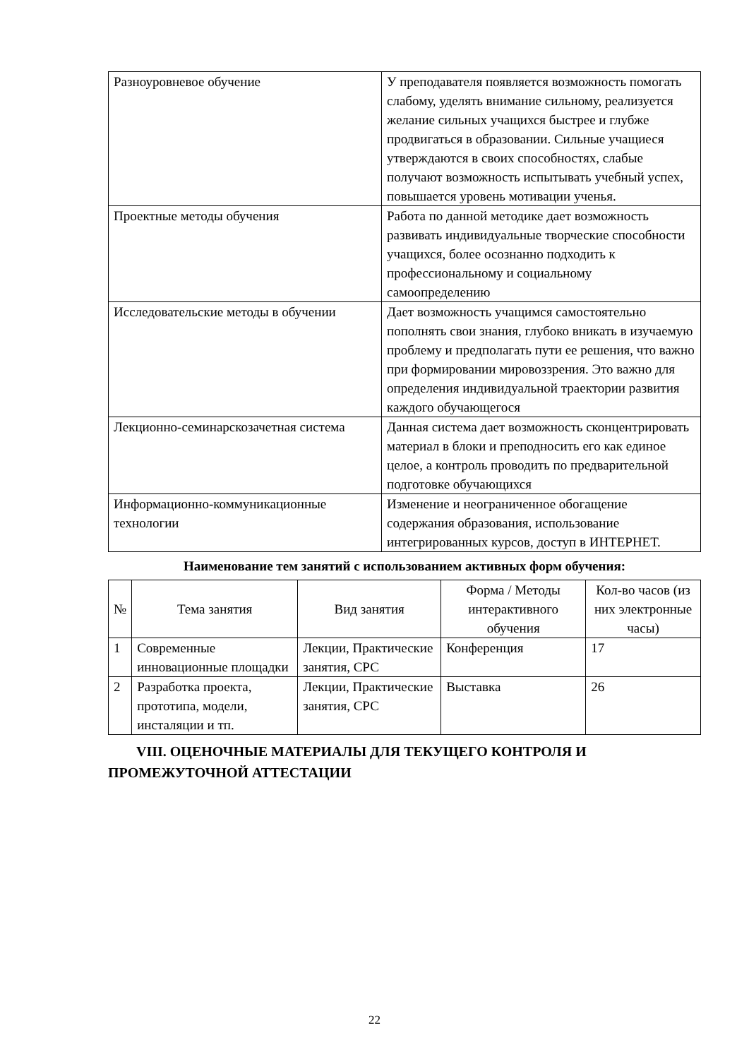| Разноуровневое обучение | У преподавателя появляется возможность помогать слабому, уделять внимание сильному, реализуется желание сильных учащихся быстрее и глубже продвигаться в образовании. Сильные учащиеся утверждаются в своих способностях, слабые получают возможность испытывать учебный успех, повышается уровень мотивации ученья. |
| Проектные методы обучения | Работа по данной методике дает возможность развивать индивидуальные творческие способности учащихся, более осознанно подходить к профессиональному и социальному самоопределению |
| Исследовательские методы в обучении | Дает возможность учащимся самостоятельно пополнять свои знания, глубоко вникать в изучаемую проблему и предполагать пути ее решения, что важно при формировании мировоззрения. Это важно для определения индивидуальной траектории развития каждого обучающегося |
| Лекционно-семинарскозачетная система | Данная система дает возможность сконцентрировать материал в блоки и преподносить его как единое целое, а контроль проводить по предварительной подготовке обучающихся |
| Информационно-коммуникационные технологии | Изменение и неограниченное обогащение содержания образования, использование интегрированных курсов, доступ в ИНТЕРНЕТ. |
Наименование тем занятий с использованием активных форм обучения:
| № | Тема занятия | Вид занятия | Форма / Методы интерактивного обучения | Кол-во часов (из них электронные часы) |
| --- | --- | --- | --- | --- |
| 1 | Современные инновационные площадки | Лекции, Практические занятия, СРС | Конференция | 17 |
| 2 | Разработка проекта, прототипа, модели, инсталяции и тп. | Лекции, Практические занятия, СРС | Выставка | 26 |
VIII. ОЦЕНОЧНЫЕ МАТЕРИАЛЫ ДЛЯ ТЕКУЩЕГО КОНТРОЛЯ И ПРОМЕЖУТОЧНОЙ АТТЕСТАЦИИ
22